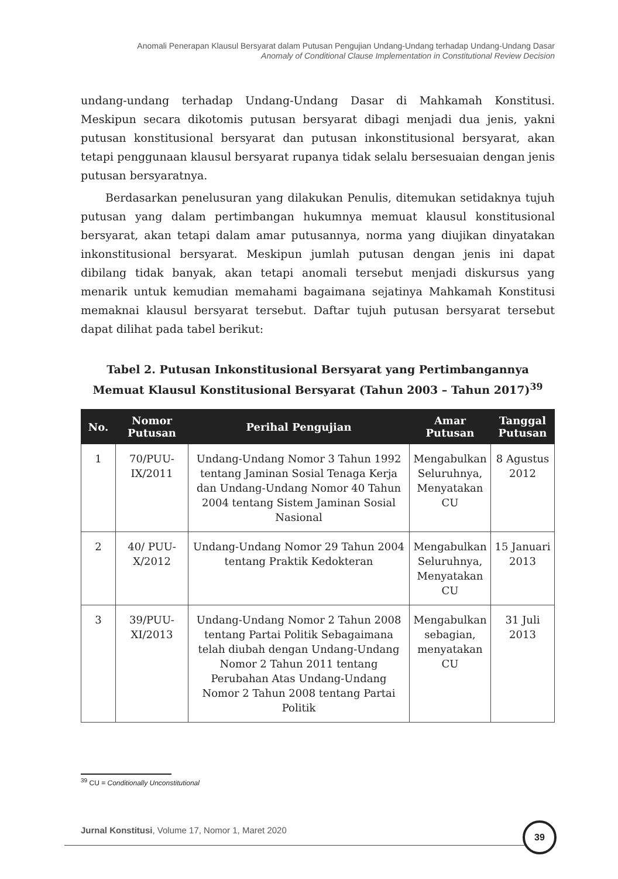Anomali Penerapan Klausul Bersyarat dalam Putusan Pengujian Undang-Undang terhadap Undang-Undang Dasar
Anomaly of Conditional Clause Implementation in Constitutional Review Decision
undang-undang terhadap Undang-Undang Dasar di Mahkamah Konstitusi. Meskipun secara dikotomis putusan bersyarat dibagi menjadi dua jenis, yakni putusan konstitusional bersyarat dan putusan inkonstitusional bersyarat, akan tetapi penggunaan klausul bersyarat rupanya tidak selalu bersesuaian dengan jenis putusan bersyaratnya.
Berdasarkan penelusuran yang dilakukan Penulis, ditemukan setidaknya tujuh putusan yang dalam pertimbangan hukumnya memuat klausul konstitusional bersyarat, akan tetapi dalam amar putusannya, norma yang diujikan dinyatakan inkonstitusional bersyarat. Meskipun jumlah putusan dengan jenis ini dapat dibilang tidak banyak, akan tetapi anomali tersebut menjadi diskursus yang menarik untuk kemudian memahami bagaimana sejatinya Mahkamah Konstitusi memaknai klausul bersyarat tersebut. Daftar tujuh putusan bersyarat tersebut dapat dilihat pada tabel berikut:
Tabel 2. Putusan Inkonstitusional Bersyarat yang Pertimbangannya
Memuat Klausul Konstitusional Bersyarat (Tahun 2003 – Tahun 2017)<sup>39</sup>
| No. | Nomor Putusan | Perihal Pengujian | Amar Putusan | Tanggal Putusan |
| --- | --- | --- | --- | --- |
| 1 | 70/PUU-IX/2011 | Undang-Undang Nomor 3 Tahun 1992 tentang Jaminan Sosial Tenaga Kerja dan Undang-Undang Nomor 40 Tahun 2004 tentang Sistem Jaminan Sosial Nasional | Mengabulkan Seluruhnya, Menyatakan CU | 8 Agustus 2012 |
| 2 | 40/ PUU-X/2012 | Undang-Undang Nomor 29 Tahun 2004 tentang Praktik Kedokteran | Mengabulkan Seluruhnya, Menyatakan CU | 15 Januari 2013 |
| 3 | 39/PUU-XI/2013 | Undang-Undang Nomor 2 Tahun 2008 tentang Partai Politik Sebagaimana telah diubah dengan Undang-Undang Nomor 2 Tahun 2011 tentang Perubahan Atas Undang-Undang Nomor 2 Tahun 2008 tentang Partai Politik | Mengabulkan sebagian, menyatakan CU | 31 Juli 2013 |
<sup>39</sup> CU = Conditionally Unconstitutional
Jurnal Konstitusi, Volume 17, Nomor 1, Maret 2020
39